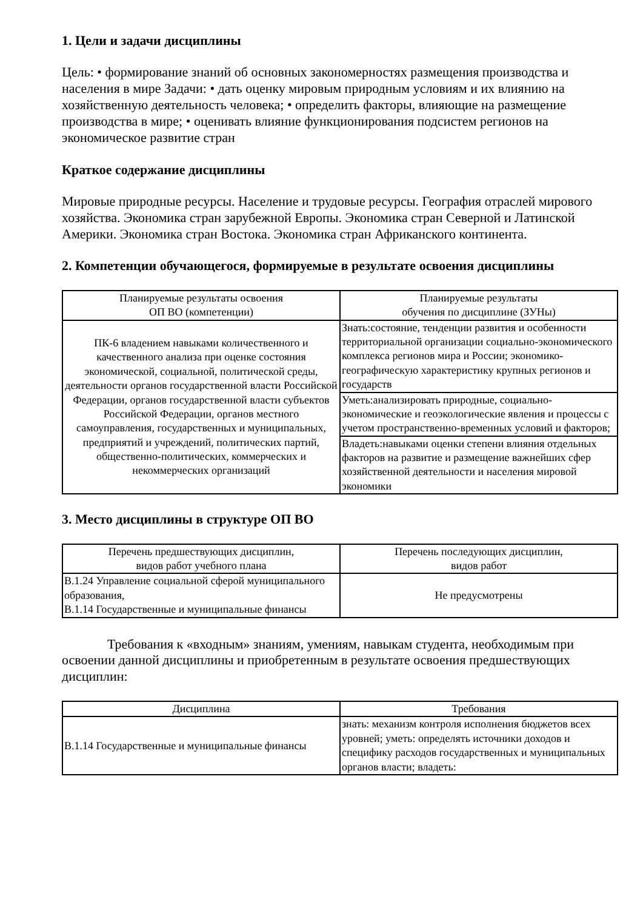1. Цели и задачи дисциплины
Цель: • формирование знаний об основных закономерностях размещения производства и населения в мире Задачи: • дать оценку мировым природным условиям и их влиянию на хозяйственную деятельность человека; • определить факторы, влияющие на размещение производства в мире; • оценивать влияние функционирования подсистем регионов на экономическое развитие стран
Краткое содержание дисциплины
Мировые природные ресурсы. Население и трудовые ресурсы. География отраслей мирового хозяйства. Экономика стран зарубежной Европы. Экономика стран Северной и Латинской Америки. Экономика стран Востока. Экономика стран Африканского континента.
2. Компетенции обучающегося, формируемые в результате освоения дисциплины
| Планируемые результаты освоения ОП ВО (компетенции) | Планируемые результаты обучения по дисциплине (ЗУНы) |
| --- | --- |
| ПК-6 владением навыками количественного и качественного анализа при оценке состояния экономической, социальной, политической среды, деятельности органов государственной власти Российской Федерации, органов государственной власти субъектов Российской Федерации, органов местного самоуправления, государственных и муниципальных, предприятий и учреждений, политических партий, общественно-политических, коммерческих и некоммерческих организаций | Знать:состояние, тенденции развития и особенности территориальной организации социально-экономического комплекса регионов мира и России; экономико-географическую характеристику крупных регионов и государств |
| | Уметь:анализировать природные, социально-экономические и геоэкологические явления и процессы с учетом пространственно-временных условий и факторов; |
| | Владеть:навыками оценки степени влияния отдельных факторов на развитие и размещение важнейших сфер хозяйственной деятельности и населения мировой экономики |
3. Место дисциплины в структуре ОП ВО
| Перечень предшествующих дисциплин, видов работ учебного плана | Перечень последующих дисциплин, видов работ |
| --- | --- |
| В.1.24 Управление социальной сферой муниципального образования, В.1.14 Государственные и муниципальные финансы | Не предусмотрены |
Требования к «входным» знаниям, умениям, навыкам студента, необходимым при освоении данной дисциплины и приобретенным в результате освоения предшествующих дисциплин:
| Дисциплина | Требования |
| --- | --- |
| В.1.14 Государственные и муниципальные финансы | знать: механизм контроля исполнения бюджетов всех уровней; уметь: определять источники доходов и специфику расходов государственных и муниципальных органов власти; владеть: |